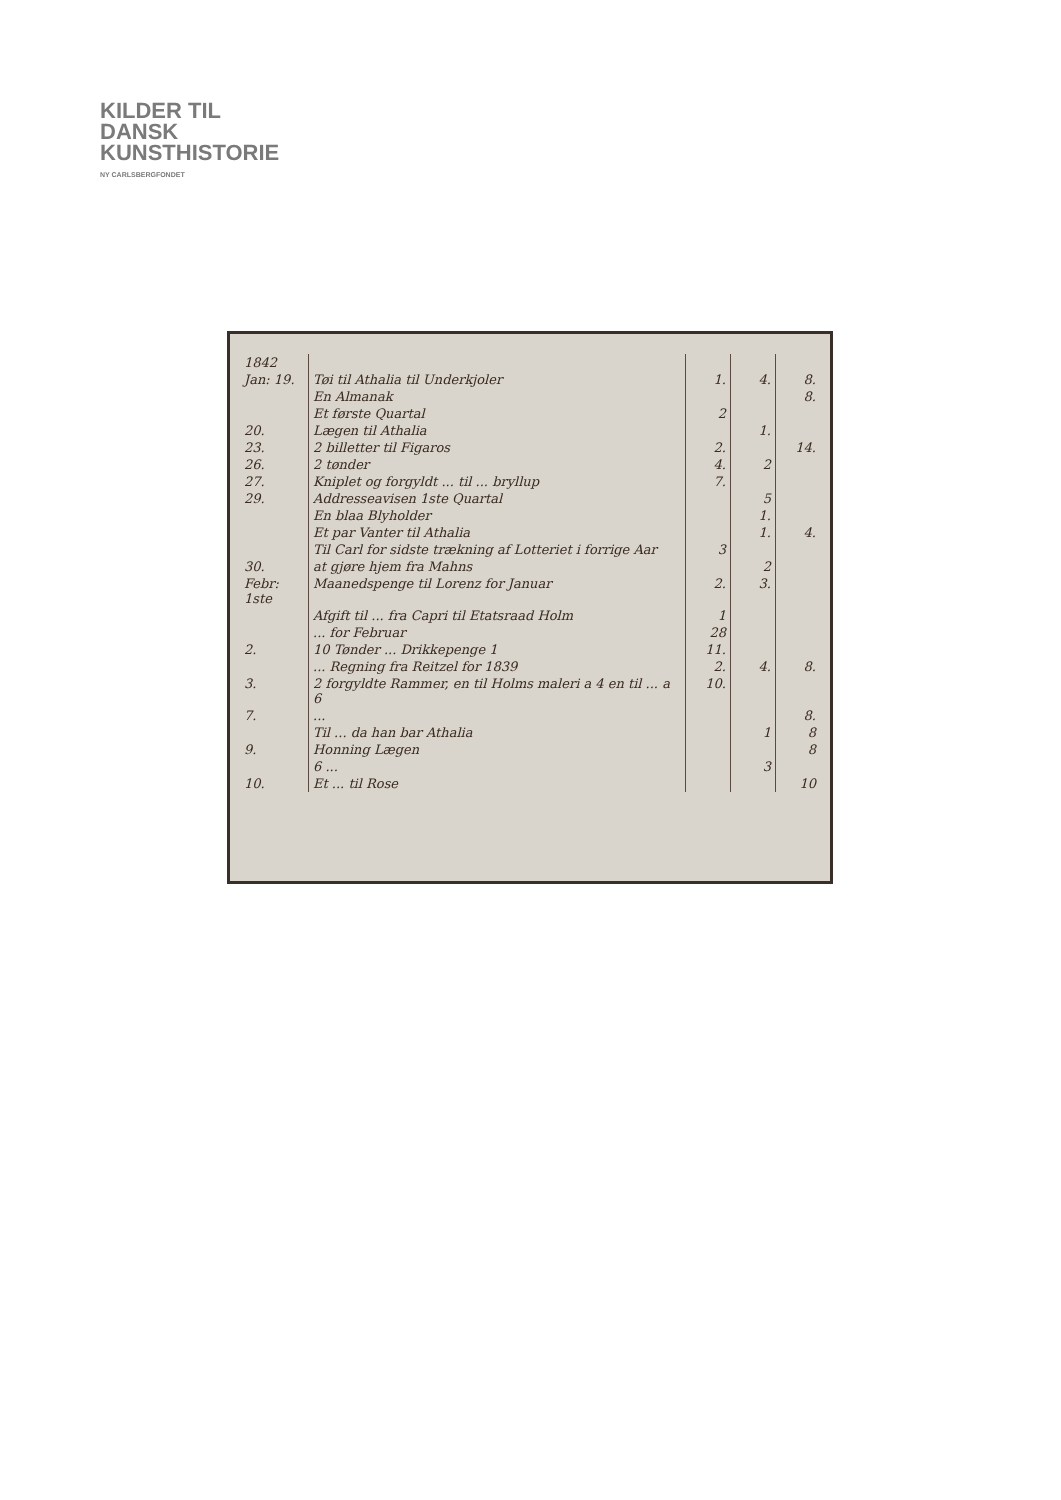KILDER TIL
DANSK
KUNSTHISTORIE
NY CARLSBERGFONDET
| 1842 | | | | |
| Jan: 19. | Tøi til Athalia til Underkjoler | 1. | 4. | 8. |
| | En Almanak | | | 8. |
| | Et første Quartal | 2 | | |
| 20. | Lægen til Athalia | | 1. | |
| 23. | 2 billetter til Figaros | 2. | | 14. |
| 26. | 2 tønder | 4. | 2 | |
| 27. | Kniplet og forgyldt ... til ... bryllup | 7. | | |
| 29. | Addresseavisen 1ste Quartal | | 5 | |
| | En blaa Blyholder | | 1. | |
| | Et par Vanter til Athalia | | 1. | 4. |
| | Til Carl for sidste trækning af Lotteriet i forrige Aar | 3 | | |
| 30. | at gjøre hjem fra Mahns | | 2 | |
| Febr: 1ste | Maanedspenge til Lorenz for Januar | 2. | 3. | |
| | Afgift til ... fra Capri til Etatsraad Holm | 1 | | |
| | ... for Februar | 28 | | |
| 2. | 10 Tønder ... Drikkepenge 1 | 11. | | |
| | ... Regning fra Reitzel for 1839 | 2. | 4. | 8. |
| 3. | 2 forgyldte Rammer, en til Holms maleri a 4 en til ... a 6 | 10. | | |
| 7. | ... | | | 8. |
| | Til ... da han bar Athalia | | 1 | 8 |
| 9. | Honning Lægen | | | 8 |
| | 6 ... | | 3 | |
| 10. | Et ... til Rose | | | 10 |